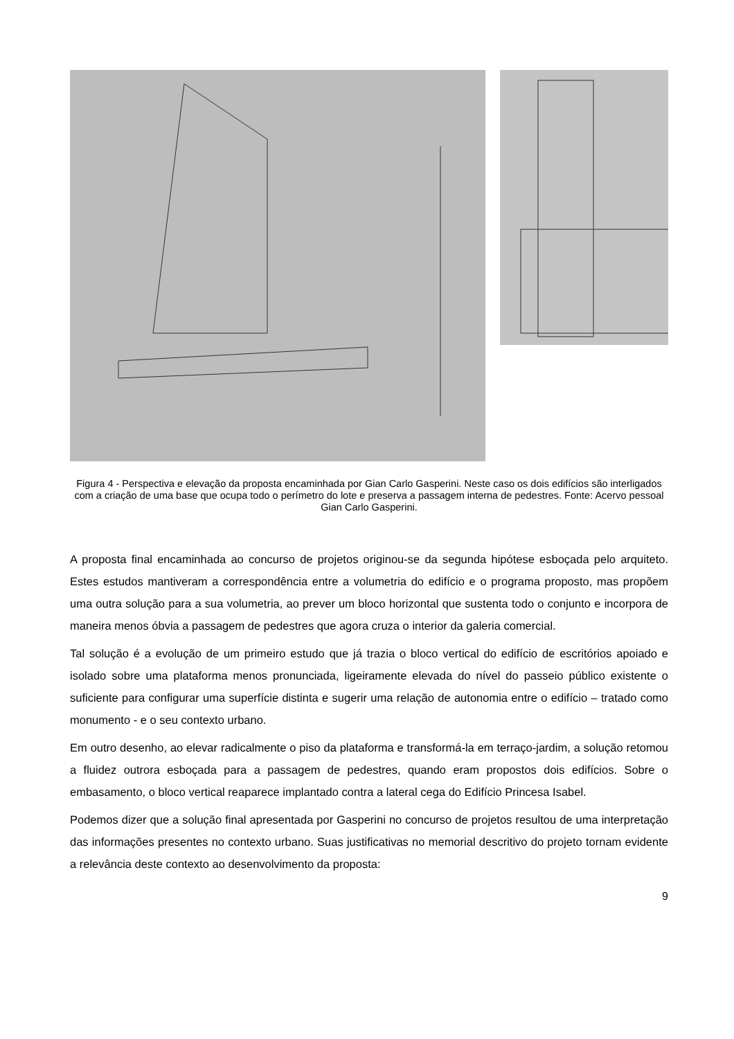Figura 4 - Perspectiva e elevação da proposta encaminhada por Gian Carlo Gasperini. Neste caso os dois edifícios são interligados com a criação de uma base que ocupa todo o perímetro do lote e preserva a passagem interna de pedestres. Fonte: Acervo pessoal Gian Carlo Gasperini.
A proposta final encaminhada ao concurso de projetos originou-se da segunda hipótese esboçada pelo arquiteto. Estes estudos mantiveram a correspondência entre a volumetria do edifício e o programa proposto, mas propõem uma outra solução para a sua volumetria, ao prever um bloco horizontal que sustenta todo o conjunto e incorpora de maneira menos óbvia a passagem de pedestres que agora cruza o interior da galeria comercial.
Tal solução é a evolução de um primeiro estudo que já trazia o bloco vertical do edifício de escritórios apoiado e isolado sobre uma plataforma menos pronunciada, ligeiramente elevada do nível do passeio público existente o suficiente para configurar uma superfície distinta e sugerir uma relação de autonomia entre o edifício – tratado como monumento - e o seu contexto urbano.
Em outro desenho, ao elevar radicalmente o piso da plataforma e transformá-la em terraço-jardim, a solução retomou a fluidez outrora esboçada para a passagem de pedestres, quando eram propostos dois edifícios. Sobre o embasamento, o bloco vertical reaparece implantado contra a lateral cega do Edifício Princesa Isabel.
Podemos dizer que a solução final apresentada por Gasperini no concurso de projetos resultou de uma interpretação das informações presentes no contexto urbano. Suas justificativas no memorial descritivo do projeto tornam evidente a relevância deste contexto ao desenvolvimento da proposta:
9